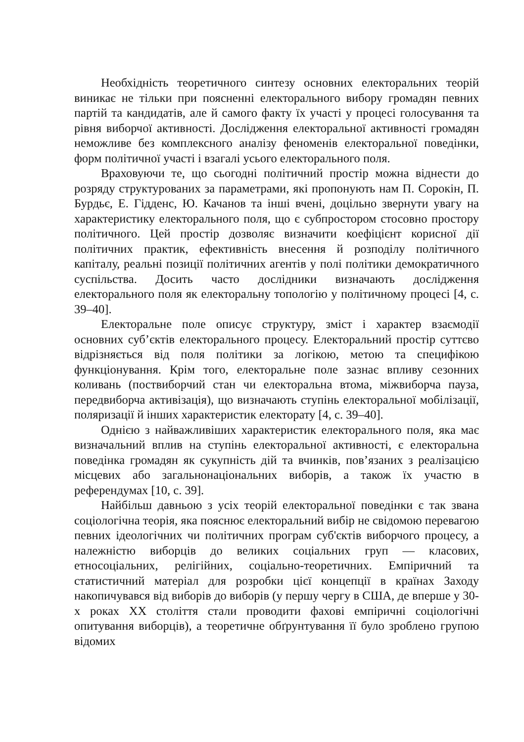Необхідність теоретичного синтезу основних електоральних теорій виникає не тільки при поясненні електорального вибору громадян певних партій та кандидатів, але й самого факту їх участі у процесі голосування та рівня виборчої активності. Дослідження електоральної активності громадян неможливе без комплексного аналізу феноменів електоральної поведінки, форм політичної участі і взагалі усього електорального поля.
Враховуючи те, що сьогодні політичний простір можна віднести до розряду структурованих за параметрами, які пропонують нам П. Сорокін, П. Бурдьє, Е. Гідденс, Ю. Качанов та інші вчені, доцільно звернути увагу на характеристику електорального поля, що є субпростором стосовно простору політичного. Цей простір дозволяє визначити коефіцієнт корисної дії політичних практик, ефективність внесення й розподілу політичного капіталу, реальні позиції політичних агентів у полі політики демократичного суспільства. Досить часто дослідники визначають дослідження електорального поля як електоральну топологію у політичному процесі [4, с. 39–40].
Електоральне поле описує структуру, зміст і характер взаємодії основних суб’єктів електорального процесу. Електоральний простір суттєво відрізняється від поля політики за логікою, метою та специфікою функціонування. Крім того, електоральне поле зазнає впливу сезонних коливань (поствиборчий стан чи електоральна втома, міжвиборча пауза, передвиборча активізація), що визначають ступінь електоральної мобілізації, поляризації й інших характеристик електорату [4, с. 39–40].
Однією з найважливіших характеристик електорального поля, яка має визначальний вплив на ступінь електоральної активності, є електоральна поведінка громадян як сукупність дій та вчинків, пов’язаних з реалізацією місцевих або загальнонаціональних виборів, а також їх участю в референдумах [10, с. 39].
Найбільш давньою з усіх теорій електоральної поведінки є так звана соціологічна теорія, яка пояснює електоральний вибір не свідомою перевагою певних ідеологічних чи політичних програм суб'єктів виборчого процесу, а належністю виборців до великих соціальних груп — класових, етносоціальних, релігійних, соціально-теоретичних. Емпіричний та статистичний матеріал для розробки цієї концепції в країнах Заходу накопичувався від виборів до виборів (у першу чергу в США, де вперше у 30-х роках ХХ століття стали проводити фахові емпіричні соціологічні опитування виборців), а теоретичне обґрунтування її було зроблено групою відомих